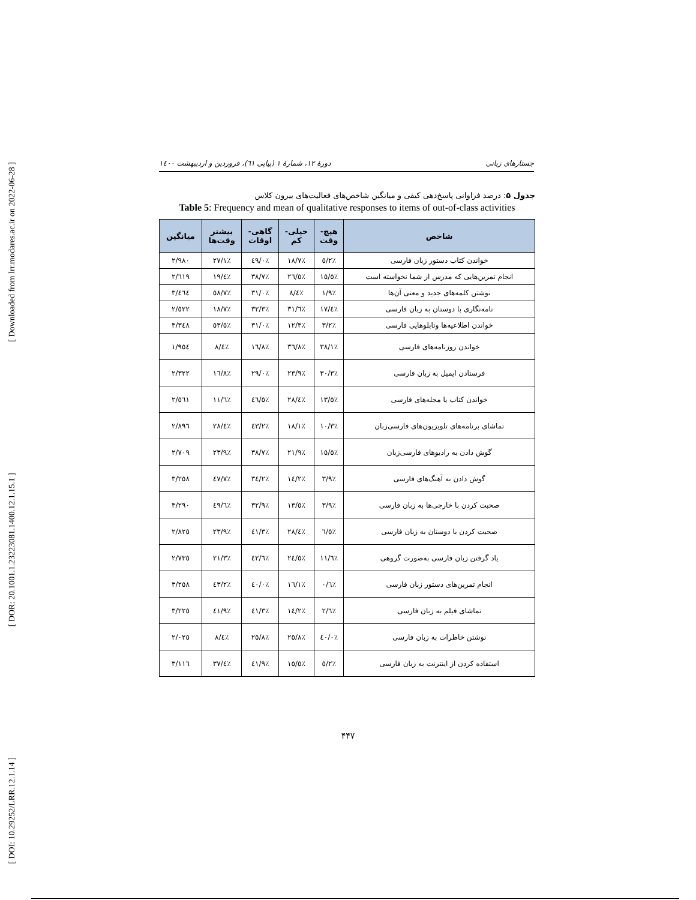[ Downloaded from lrr.modares.ac.ir on 2022-06-28 ]
[ DOR: 20.1001.1.23223081.1400.12.1.15.1 ]
[ DOI: 10.29252/LRR.12.1.14 ]
جستارهای زبانی دورهٔ ۱۲، شمارهٔ ۱ (پیاپی ٦١)، فروردین و اردیبهشت ١٤٠٠
جدول ۵: درصد فراوانی پاسخ‌دهی کیفی و میانگین شاخص‌های فعالیت‌های بیرون کلاس
Table 5: Frequency and mean of qualitative responses to items of out-of-class activities
| شاخص | هیچ- وقت | خیلی- کم | گاهی- اوقات | بیشتر وقت‌ها | میانگین |
| --- | --- | --- | --- | --- | --- |
| خواندن کتاب دستور زبان فارسی | ٪٥/٢ | ٪١٨/٧ | ٪٤٩/٠ | ٪٢٧/١ | ٢/٩٨٠ |
| انجام تمرین‌هایی که مدرس از شما نخواسته است | ٪١٥/٥ | ٪٢٦/٥ | ٪٣٨/٧ | ٪١٩/٤ | ٢/٦١٩ |
| نوشتن کلمه‌های جدید و معنی آن‌ها | ٪١/٩ | ٪٨/٤ | ٪٣١/٠ | ٪٥٨/٧ | ٣/٤٦٤ |
| نامه‌نگاری با دوستان به زبان فارسی | ٪١٧/٤ | ٪٣١/٦ | ٪٣٢/٣ | ٪١٨/٧ | ٢/٥٢٢ |
| خواندن اطلاعیه‌ها وتابلوهایی فارسی | ٪٣/٢ | ٪١٢/٣ | ٪٣١/٠ | ٪٥٣/٥ | ٣/٣٤٨ |
| خواندن روزنامه‌های فارسی | ٪٣٨/١ | ٪٣٦/٨ | ٪١٦/٨ | ٪٨/٤ | ١/٩٥٤ |
| فرستادن ایمیل به زبان فارسی | ٪٣٠/٣ | ٪٢٣/٩ | ٪٢٩/٠ | ٪١٦/٨ | ٢/٣٢٢ |
| خواندن کتاب یا مجله‌های فارسی | ٪١٣/٥ | ٪٢٨/٤ | ٪٤٦/٥ | ٪١١/٦ | ٢/٥٦١ |
| تماشای برنامه‌های تلویزیون‌های فارسی‌زبان | ٪١٠/٣ | ٪١٨/١ | ٪٤٣/٢ | ٪٢٨/٤ | ٢/٨٩٦ |
| گوش دادن به رادیوهای فارسی‌زبان | ٪١٥/٥ | ٪٢١/٩ | ٪٣٨/٧ | ٪٢٣/٩ | ٢/٧٠٩ |
| گوش دادن به آهنگ‌های فارسی | ٪٣/٩ | ٪١٤/٢ | ٪٣٤/٢ | ٪٤٧/٧ | ٣/٢٥٨ |
| صحبت کردن با خارجی‌ها به زبان فارسی | ٪٣/٩ | ٪١٣/٥ | ٪٣٢/٩ | ٪٤٩/٦ | ٣/٢٩٠ |
| صحبت کردن با دوستان به زبان فارسی | ٪٦/٥ | ٪٢٨/٤ | ٪٤١/٣ | ٪٢٣/٩ | ٢/٨٢٥ |
| یاد گرفتن زبان فارسی به‌صورت گروهی | ٪١١/٦ | ٪٢٤/٥ | ٪٤٢/٦ | ٪٢١/٣ | ٢/٧٣٥ |
| انجام تمرین‌های دستور زبان فارسی | ٪٠/٦ | ٪١٦/١ | ٪٤٠/٠ | ٪٤٣/٢ | ٣/٢٥٨ |
| تماشای فیلم به زبان فارسی | ٪٢/٦ | ٪١٤/٢ | ٪٤١/٣ | ٪٤١/٩ | ٣/٢٢٥ |
| نوشتن خاطرات به زبان فارسی | ٪٤٠/٠ | ٪٢٥/٨ | ٪٢٥/٨ | ٪٨/٤ | ٢/٠٢٥ |
| استفاده کردن از اینترنت به زبان فارسی | ٪٥/٢ | ٪١٥/٥ | ٪٤١/٩ | ٪٣٧/٤ | ٣/١١٦ |
۴۴۷